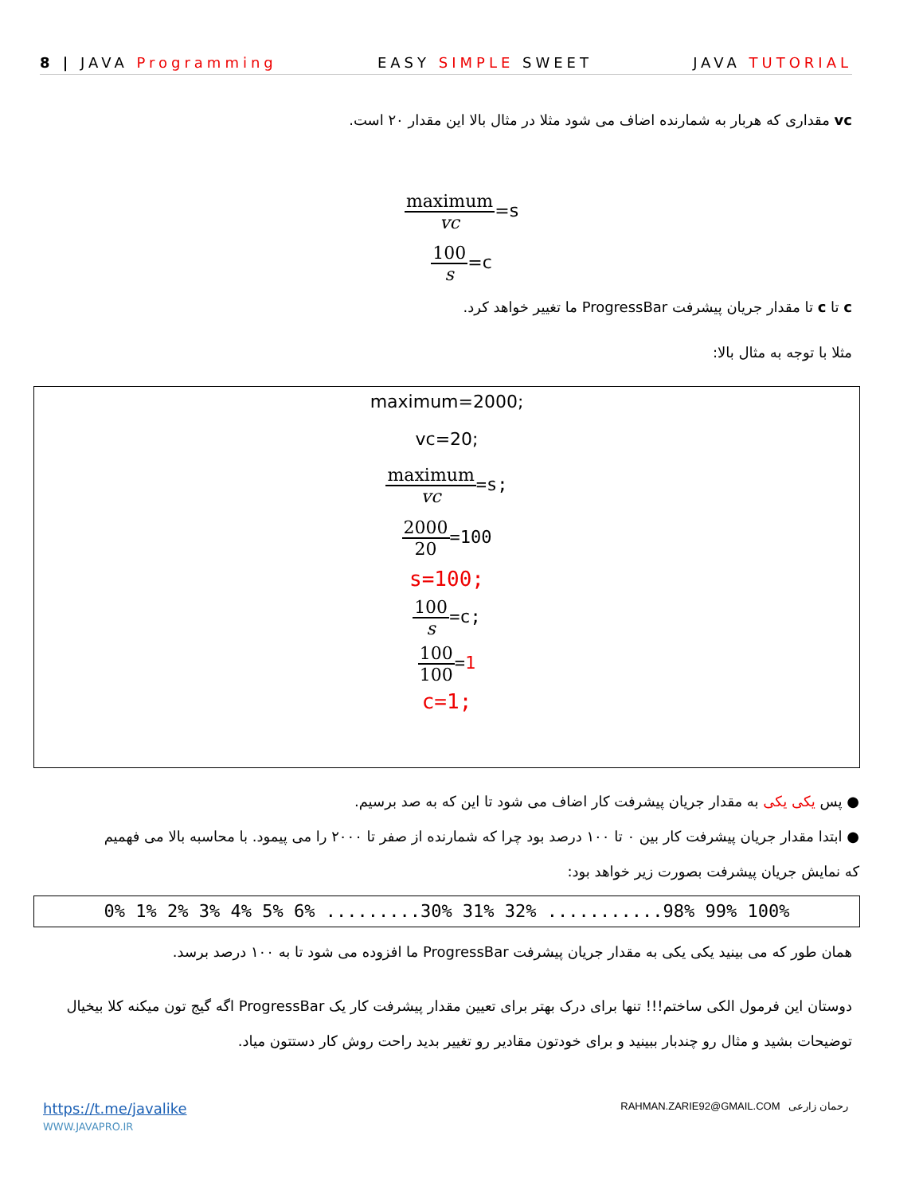8 | JAVA Programming EASY SIMPLE SWEET JAVA TUTORIAL
vc مقداری که هربار به شمارنده اضاف می شود مثلا در مثال بالا این مقدار ۲۰ است.
maximum vc=s
100 s=c
c تا c تا مقدار جریان پیشرفت ProgressBar ما تغییر خواهد کرد.
مثلا با توجه به مثال بالا:
maximum=2000;
vc=20;
maximum vc=s;
2000 20=100
s=100;
100 s=c;
100 100=1
c=1;
● پس یکی یکی به مقدار جریان پیشرفت کار اضاف می شود تا این که به صد برسیم.
● ابتدا مقدار جریان پیشرفت کار بین ۰ تا ۱۰۰ درصد بود چرا که شمارنده از صفر تا ۲۰۰۰ را می پیمود. با محاسبه بالا می فهمیم که نمایش جریان پیشرفت بصورت زیر خواهد بود:
0% 1% 2% 3% 4% 5% 6% .........30% 31% 32% ...........98% 99% 100%
همان طور که می بینید یکی یکی به مقدار جریان پیشرفت ProgressBar ما افزوده می شود تا به ۱۰۰ درصد برسد.
دوستان این فرمول الکی ساختم!!! تنها برای درک بهتر برای تعیین مقدار پیشرفت کار یک ProgressBar اگه گیج تون میکنه کلا بیخیال توضیحات بشید و مثال رو چندبار ببینید و برای خودتون مقادیر رو تغییر بدید راحت روش کار دستتون میاد.
https://t.me/javalike
WWW.JAVAPRO.IR
RAHMAN.ZARIE92@GMAIL.COM رحمان زارعی